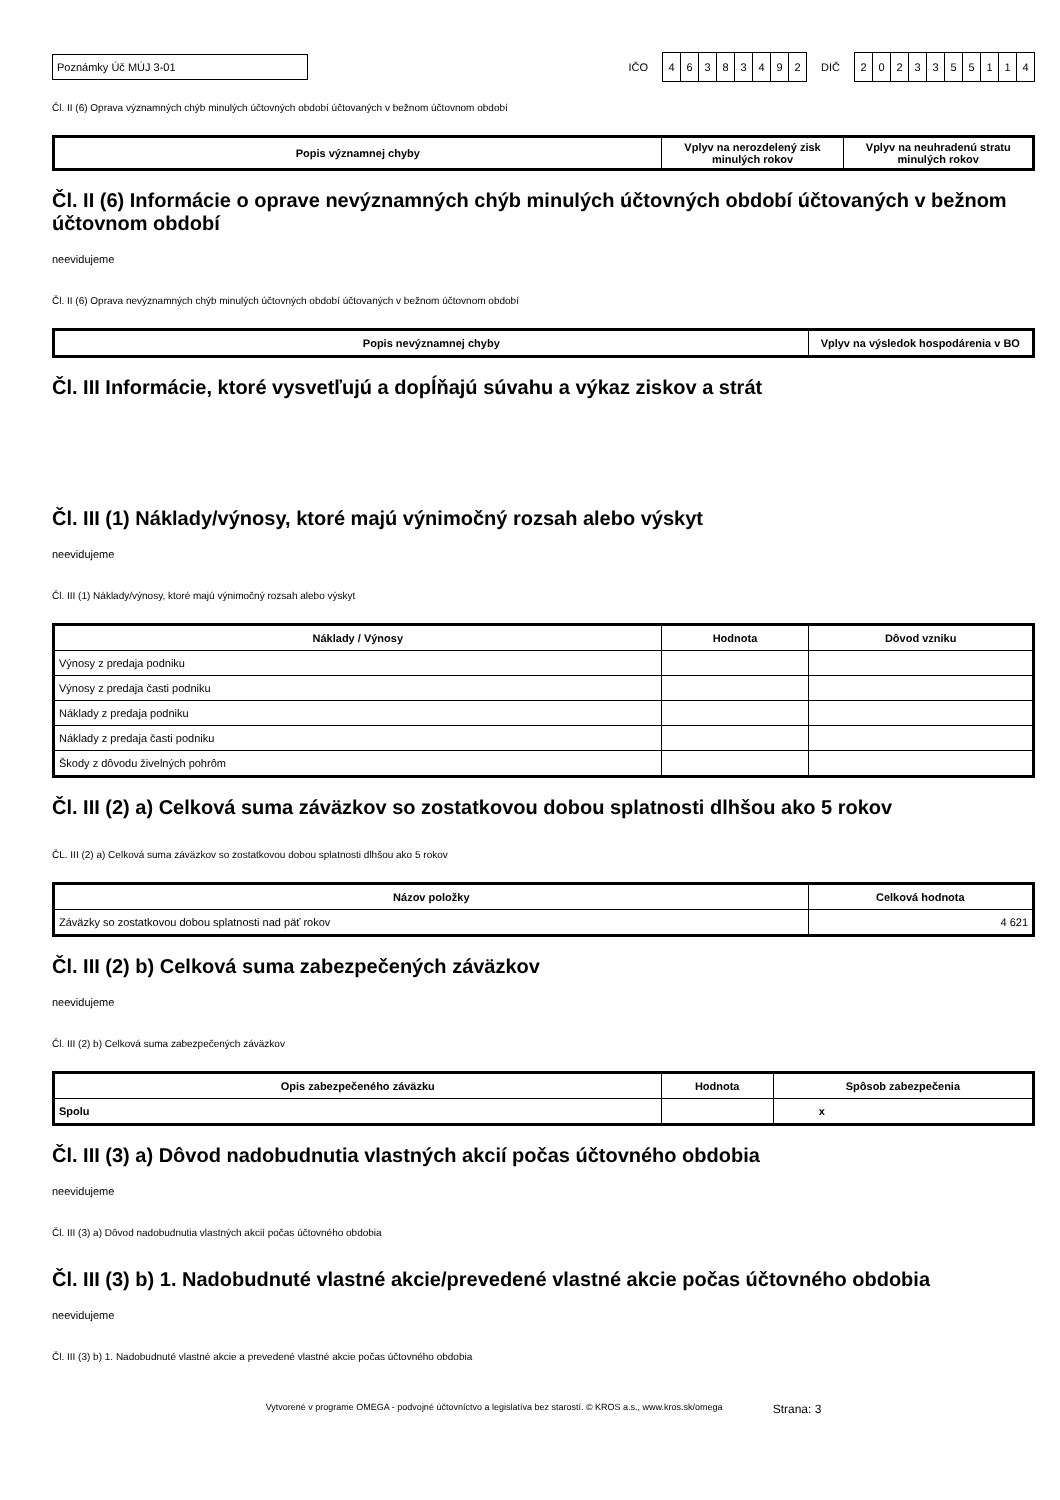Poznámky Úč MÚJ 3-01
IČO
46383492
DIČ
2023355114
Čl. II (6) Oprava významných chýb minulých účtovných období účtovaných v bežnom účtovnom období
| Popis významnej chyby | Vplyv na nerozdelený zisk minulých rokov | Vplyv na neuhradenú stratu minulých rokov |
| --- | --- | --- |
Čl. II (6) Informácie o oprave nevýznamných chýb minulých účtovných období účtovaných v bežnom účtovnom období
neevidujeme
Čl. II (6) Oprava nevýznamných chýb minulých účtovných období účtovaných v bežnom účtovnom období
| Popis nevýznamnej chyby | Vplyv na výsledok hospodárenia v BO |
| --- | --- |
Čl. III Informácie, ktoré vysvetľujú a dopĺňajú súvahu a výkaz ziskov a strát
Čl. III (1) Náklady/výnosy, ktoré majú výnimočný rozsah alebo výskyt
neevidujeme
Čl. III (1) Náklady/výnosy, ktoré majú výnimočný rozsah alebo výskyt
| Náklady / Výnosy | Hodnota | Dôvod vzniku |
| --- | --- | --- |
| Výnosy z predaja podniku | | |
| Výnosy z predaja časti podniku | | |
| Náklady z predaja podniku | | |
| Náklady z predaja časti podniku | | |
| Škody z dôvodu živelných pohrôm | | |
Čl. III (2) a) Celková suma záväzkov so zostatkovou dobou splatnosti dlhšou ako 5 rokov
ČL. III (2) a) Celková suma záväzkov so zostatkovou dobou splatnosti dlhšou ako 5 rokov
| Názov položky | Celková hodnota |
| --- | --- |
| Záväzky so zostatkovou dobou splatnosti nad päť rokov | 4 621 |
Čl. III (2) b) Celková suma zabezpečených záväzkov
neevidujeme
Čl. III (2) b) Celková suma zabezpečených záväzkov
| Opis zabezpečeného záväzku | Hodnota | Spôsob zabezpečenia |
| --- | --- | --- |
| Spolu | | x |
Čl. III (3) a) Dôvod nadobudnutia vlastných akcií počas účtovného obdobia
neevidujeme
Čl. III (3) a) Dôvod nadobudnutia vlastných akcií počas účtovného obdobia
Čl. III (3) b) 1. Nadobudnuté vlastné akcie/prevedené vlastné akcie počas účtovného obdobia
neevidujeme
Čl. III (3) b) 1. Nadobudnuté vlastné akcie a prevedené vlastné akcie počas účtovného obdobia
Vytvorené v programe OMEGA - podvojné účtovníctvo a legislatíva bez starostí. © KROS a.s., www.kros.sk/omega Strana: 3